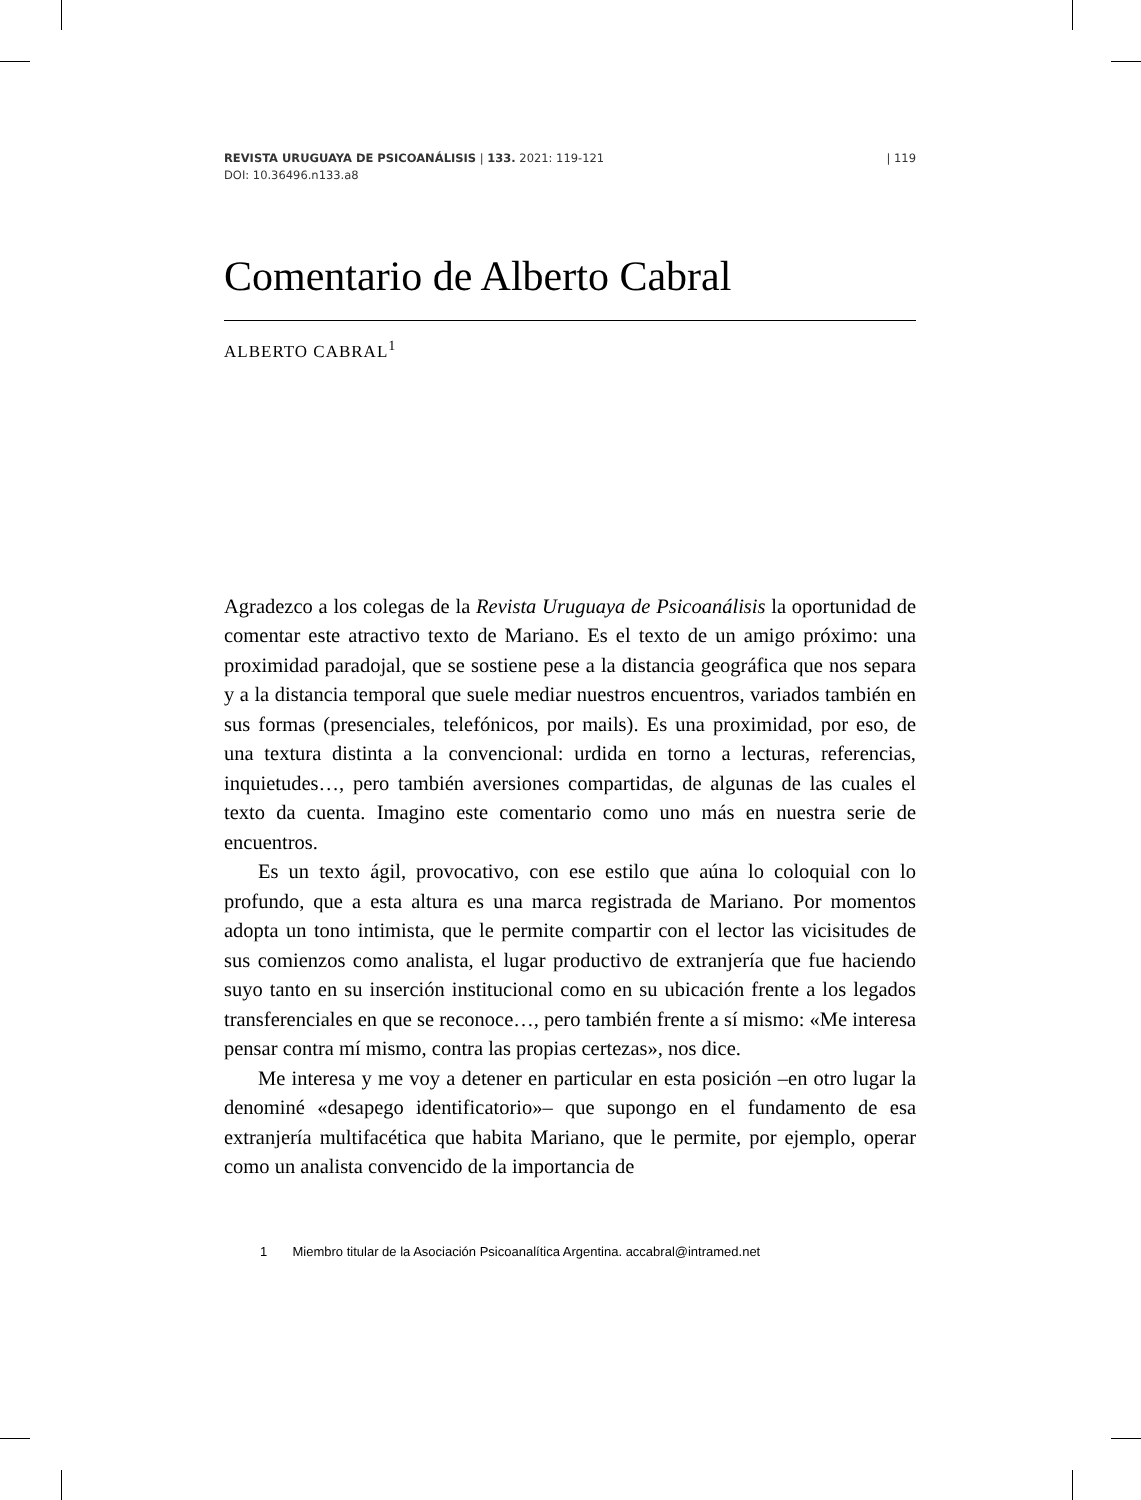REVISTA URUGUAYA DE PSICOANÁLISIS | 133. 2021: 119-121
DOI: 10.36496.n133.a8
| 119
Comentario de Alberto Cabral
ALBERTO CABRAL<sup>1</sup>
Agradezco a los colegas de la Revista Uruguaya de Psicoanálisis la oportunidad de comentar este atractivo texto de Mariano. Es el texto de un amigo próximo: una proximidad paradojal, que se sostiene pese a la distancia geográfica que nos separa y a la distancia temporal que suele mediar nuestros encuentros, variados también en sus formas (presenciales, telefónicos, por mails). Es una proximidad, por eso, de una textura distinta a la convencional: urdida en torno a lecturas, referencias, inquietudes…, pero también aversiones compartidas, de algunas de las cuales el texto da cuenta. Imagino este comentario como uno más en nuestra serie de encuentros.
Es un texto ágil, provocativo, con ese estilo que aúna lo coloquial con lo profundo, que a esta altura es una marca registrada de Mariano. Por momentos adopta un tono intimista, que le permite compartir con el lector las vicisitudes de sus comienzos como analista, el lugar productivo de extranjería que fue haciendo suyo tanto en su inserción institucional como en su ubicación frente a los legados transferenciales en que se reconoce…, pero también frente a sí mismo: «Me interesa pensar contra mí mismo, contra las propias certezas», nos dice.
Me interesa y me voy a detener en particular en esta posición –en otro lugar la denominé «desapego identificatorio»– que supongo en el fundamento de esa extranjería multifacética que habita Mariano, que le permite, por ejemplo, operar como un analista convencido de la importancia de
1 Miembro titular de la Asociación Psicoanalítica Argentina. accabral@intramed.net